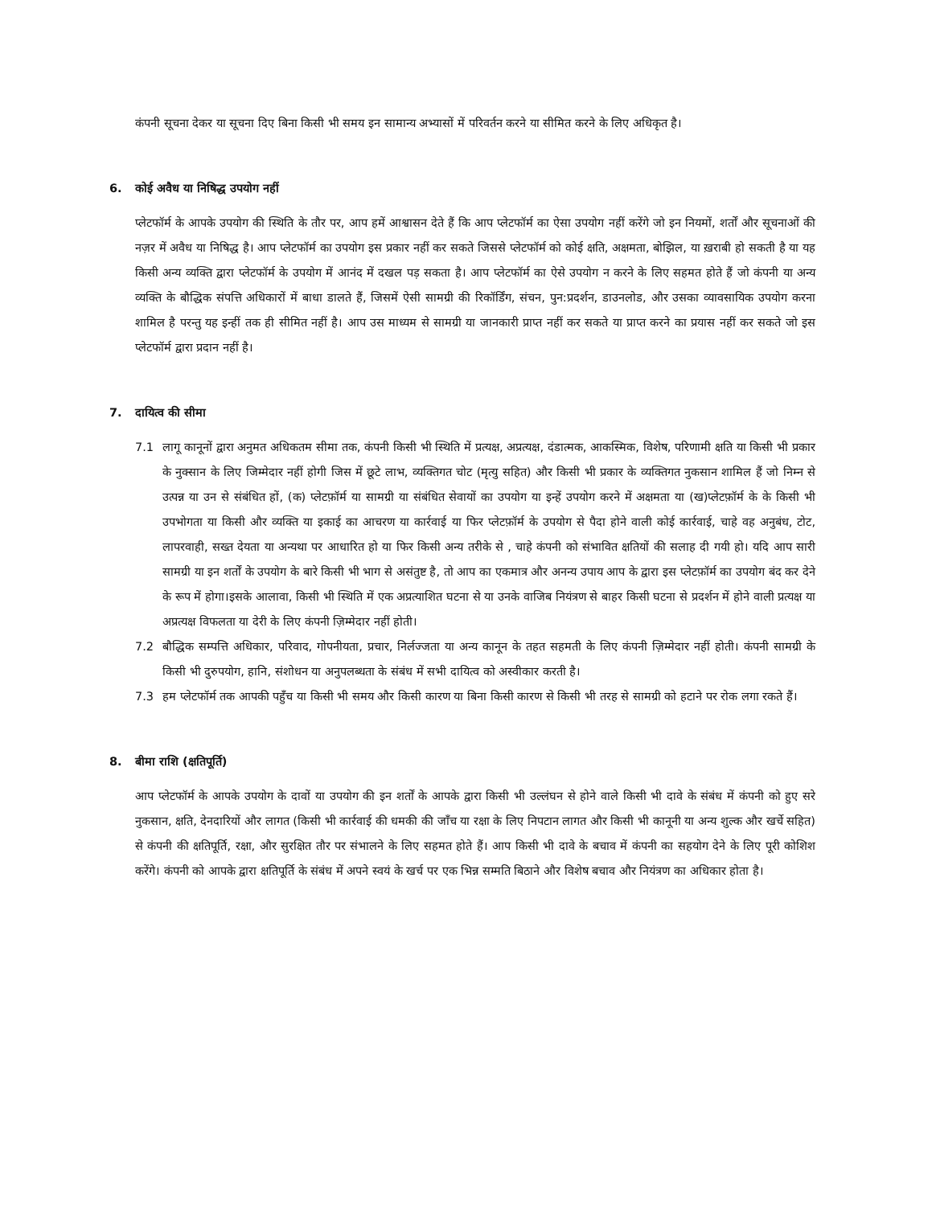कंपनी सूचना देकर या सूचना दिए बिना किसी भी समय इन सामान्य अभ्यासों में परिवर्तन करने या सीमित करने के लिए अधिकृत है।
6. कोई अवैध या निषिद्ध उपयोग नहीं
प्लेटफॉर्म के आपके उपयोग की स्थिति के तौर पर, आप हमें आश्वासन देते हैं कि आप प्लेटफॉर्म का ऐसा उपयोग नहीं करेंगे जो इन नियमों, शर्तों और सूचनाओं की नज़र में अवैध या निषिद्ध है। आप प्लेटफॉर्म का उपयोग इस प्रकार नहीं कर सकते जिससे प्लेटफॉर्म को कोई क्षति, अक्षमता, बोझिल, या ख़राबी हो सकती है या यह किसी अन्य व्यक्ति द्वारा प्लेटफॉर्म के उपयोग में आनंद में दखल पड़ सकता है। आप प्लेटफॉर्म का ऐसे उपयोग न करने के लिए सहमत होते हैं जो कंपनी या अन्य व्यक्ति के बौद्धिक संपत्ति अधिकारों में बाधा डालते हैं, जिसमें ऐसी सामग्री की रिकॉर्डिंग, संचन, पुन:प्रदर्शन, डाउनलोड, और उसका व्यावसायिक उपयोग करना शामिल है परन्तु यह इन्हीं तक ही सीमित नहीं है। आप उस माध्यम से सामग्री या जानकारी प्राप्त नहीं कर सकते या प्राप्त करने का प्रयास नहीं कर सकते जो इस प्लेटफॉर्म द्वारा प्रदान नहीं है।
7. दायित्व की सीमा
7.1 लागू कानूनों द्वारा अनुमत अधिकतम सीमा तक, कंपनी किसी भी स्थिति में प्रत्यक्ष, अप्रत्यक्ष, दंडात्मक, आकस्मिक, विशेष, परिणामी क्षति या किसी भी प्रकार के नुक्सान के लिए जिम्मेदार नहीं होगी जिस में छूटे लाभ, व्यक्तिगत चोट (मृत्यु सहित) और किसी भी प्रकार के व्यक्तिगत नुकसान शामिल हैं जो निम्न से उत्पन्न या उन से संबंधित हों, (क) प्लेटफ़ॉर्म या सामग्री या संबंधित सेवायों का उपयोग या इन्हें उपयोग करने में अक्षमता या (ख)प्लेटफ़ॉर्म के के किसी भी उपभोगता या किसी और व्यक्ति या इकाई का आचरण या कार्रवाई या फिर प्लेटफ़ॉर्म के उपयोग से पैदा होने वाली कोई कार्रवाई, चाहे वह अनुबंध, टोट, लापरवाही, सख्त देयता या अन्यथा पर आधारित हो या फिर किसी अन्य तरीके से , चाहे कंपनी को संभावित क्षतियों की सलाह दी गयी हो। यदि आप सारी सामग्री या इन शर्तों के उपयोग के बारे किसी भी भाग से असंतुष्ट है, तो आप का एकमात्र और अनन्य उपाय आप के द्वारा इस प्लेटफ़ॉर्म का उपयोग बंद कर देने के रूप में होगा।इसके आलावा, किसी भी स्थिति में एक अप्रत्याशित घटना से या उनके वाजिब नियंत्रण से बाहर किसी घटना से प्रदर्शन में होने वाली प्रत्यक्ष या अप्रत्यक्ष विफलता या देरी के लिए कंपनी ज़िम्मेदार नहीं होती।
7.2 बौद्धिक सम्पत्ति अधिकार, परिवाद, गोपनीयता, प्रचार, निर्लज्जता या अन्य कानून के तहत सहमती के लिए कंपनी ज़िम्मेदार नहीं होती। कंपनी सामग्री के किसी भी दुरुपयोग, हानि, संशोधन या अनुपलब्धता के संबंध में सभी दायित्व को अस्वीकार करती है।
7.3 हम प्लेटफॉर्म तक आपकी पहुँच या किसी भी समय और किसी कारण या बिना किसी कारण से किसी भी तरह से सामग्री को हटाने पर रोक लगा रकते हैं।
8. बीमा राशि (क्षतिपूर्ति)
आप प्लेटफॉर्म के आपके उपयोग के दावों या उपयोग की इन शर्तों के आपके द्वारा किसी भी उल्लंघन से होने वाले किसी भी दावे के संबंध में कंपनी को हुए सरे नुकसान, क्षति, देनदारियों और लागत (किसी भी कार्रवाई की धमकी की जाँच या रक्षा के लिए निपटान लागत और किसी भी कानूनी या अन्य शुल्क और खर्चे सहित) से कंपनी की क्षतिपूर्ति, रक्षा, और सुरक्षित तौर पर संभालने के लिए सहमत होते हैं। आप किसी भी दावे के बचाव में कंपनी का सहयोग देने के लिए पूरी कोशिश करेंगे। कंपनी को आपके द्वारा क्षतिपूर्ति के संबंध में अपने स्वयं के खर्च पर एक भिन्न सम्मति बिठाने और विशेष बचाव और नियंत्रण का अधिकार होता है।